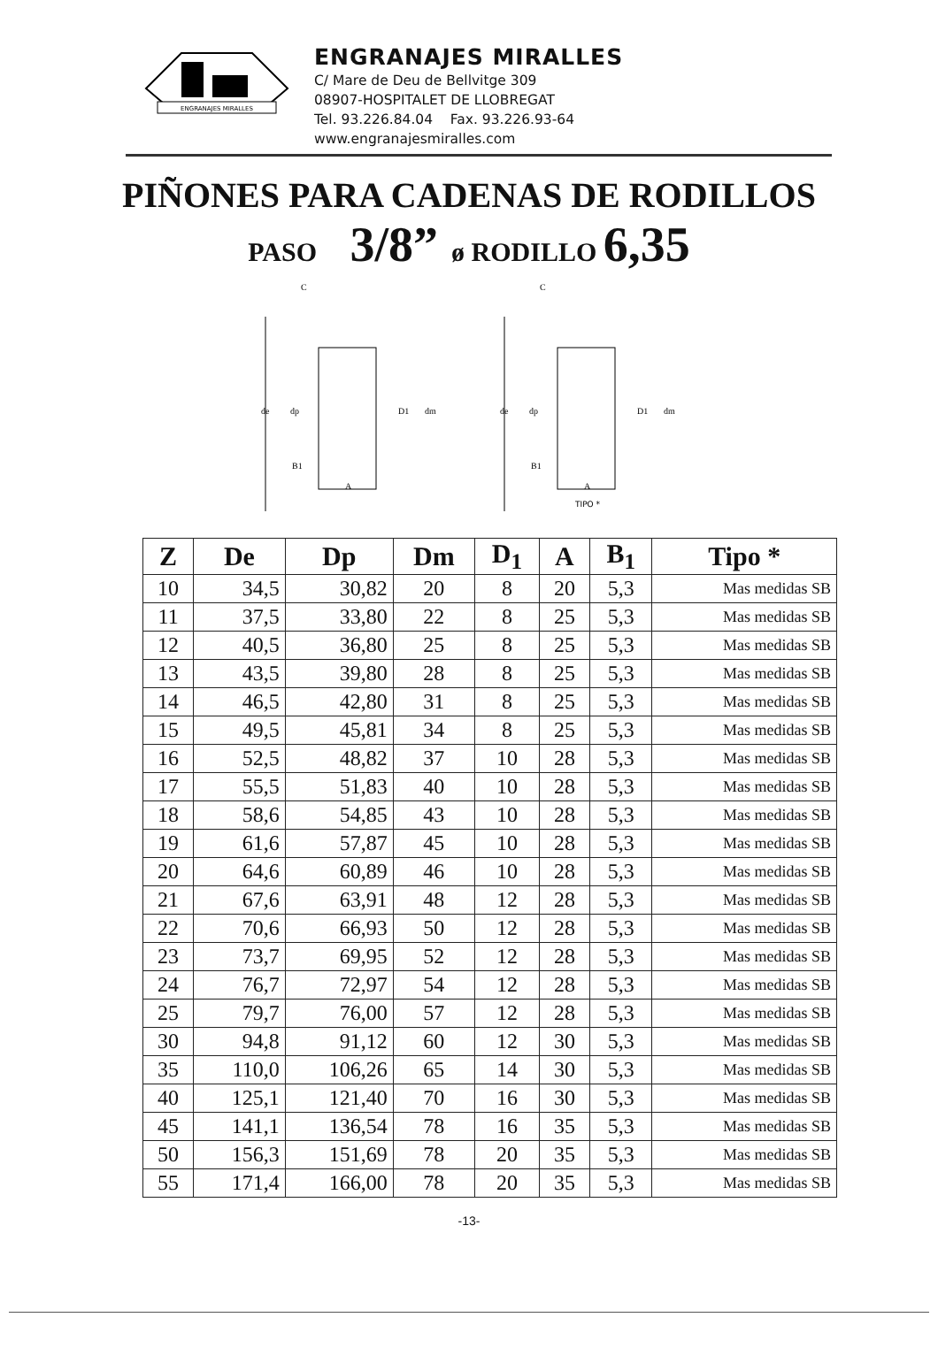ENGRANAJES MIRALLES
ENGRANAJES MIRALLES
C/ Mare de Deu de Bellvitge 309
08907-HOSPITALET DE LLOBREGAT
Tel. 93.226.84.04 Fax. 93.226.93-64
www.engranajesmiralles.com
PIÑONES PARA CADENAS DE RODILLOS
PASO 3/8” ø RODILLO 6,35
C
de
dp
D1
dm
B1
A
C
de
dp
D1
dm
B1
A
TIPO *
| Z | De | Dp | Dm | D<sub>1</sub> | A | B<sub>1</sub> | Tipo * |
| --- | --- | --- | --- | --- | --- | --- | --- |
| 10 | 34,5 | 30,82 | 20 | 8 | 20 | 5,3 | Mas medidas SB |
| 11 | 37,5 | 33,80 | 22 | 8 | 25 | 5,3 | Mas medidas SB |
| 12 | 40,5 | 36,80 | 25 | 8 | 25 | 5,3 | Mas medidas SB |
| 13 | 43,5 | 39,80 | 28 | 8 | 25 | 5,3 | Mas medidas SB |
| 14 | 46,5 | 42,80 | 31 | 8 | 25 | 5,3 | Mas medidas SB |
| 15 | 49,5 | 45,81 | 34 | 8 | 25 | 5,3 | Mas medidas SB |
| 16 | 52,5 | 48,82 | 37 | 10 | 28 | 5,3 | Mas medidas SB |
| 17 | 55,5 | 51,83 | 40 | 10 | 28 | 5,3 | Mas medidas SB |
| 18 | 58,6 | 54,85 | 43 | 10 | 28 | 5,3 | Mas medidas SB |
| 19 | 61,6 | 57,87 | 45 | 10 | 28 | 5,3 | Mas medidas SB |
| 20 | 64,6 | 60,89 | 46 | 10 | 28 | 5,3 | Mas medidas SB |
| 21 | 67,6 | 63,91 | 48 | 12 | 28 | 5,3 | Mas medidas SB |
| 22 | 70,6 | 66,93 | 50 | 12 | 28 | 5,3 | Mas medidas SB |
| 23 | 73,7 | 69,95 | 52 | 12 | 28 | 5,3 | Mas medidas SB |
| 24 | 76,7 | 72,97 | 54 | 12 | 28 | 5,3 | Mas medidas SB |
| 25 | 79,7 | 76,00 | 57 | 12 | 28 | 5,3 | Mas medidas SB |
| 30 | 94,8 | 91,12 | 60 | 12 | 30 | 5,3 | Mas medidas SB |
| 35 | 110,0 | 106,26 | 65 | 14 | 30 | 5,3 | Mas medidas SB |
| 40 | 125,1 | 121,40 | 70 | 16 | 30 | 5,3 | Mas medidas SB |
| 45 | 141,1 | 136,54 | 78 | 16 | 35 | 5,3 | Mas medidas SB |
| 50 | 156,3 | 151,69 | 78 | 20 | 35 | 5,3 | Mas medidas SB |
| 55 | 171,4 | 166,00 | 78 | 20 | 35 | 5,3 | Mas medidas SB |
-13-